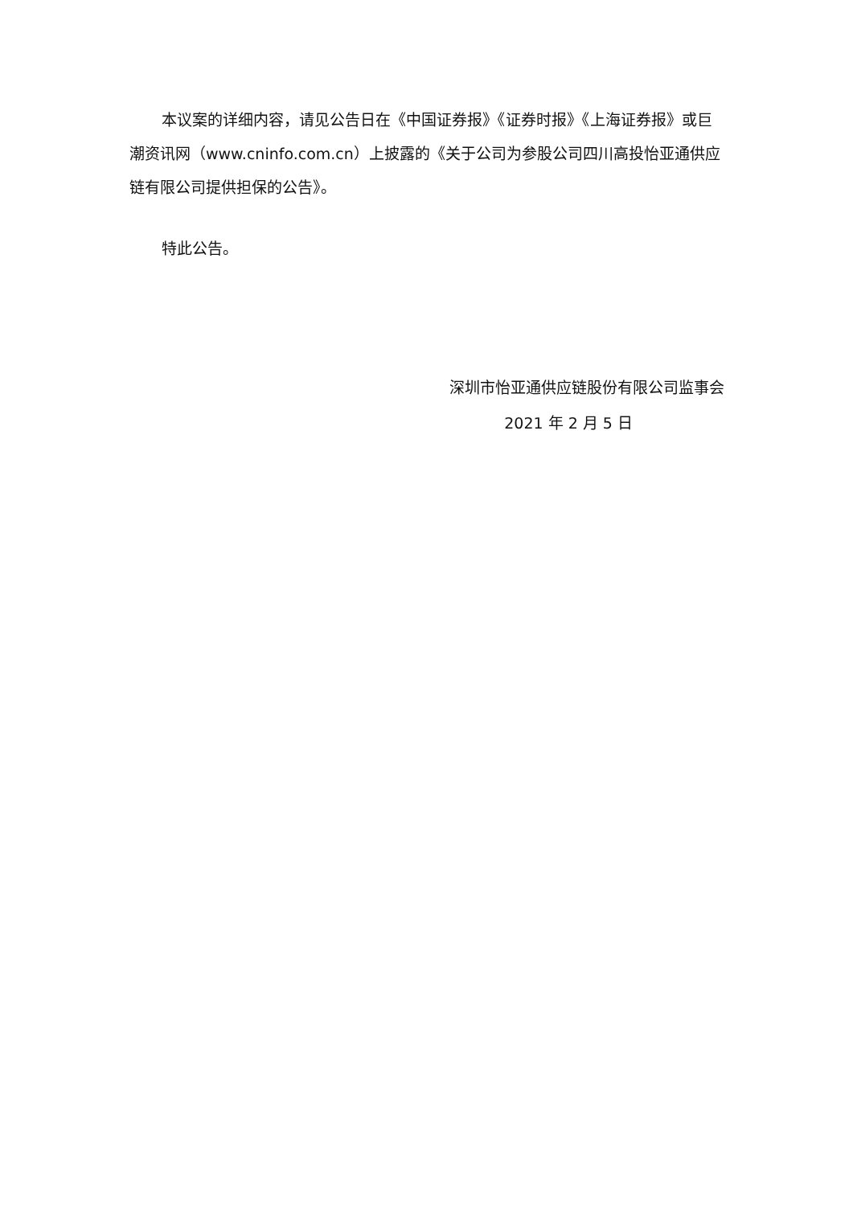本议案的详细内容，请见公告日在《中国证券报》《证券时报》《上海证券报》或巨潮资讯网（www.cninfo.com.cn）上披露的《关于公司为参股公司四川高投怡亚通供应链有限公司提供担保的公告》。
特此公告。
深圳市怡亚通供应链股份有限公司监事会
2021 年 2 月 5 日